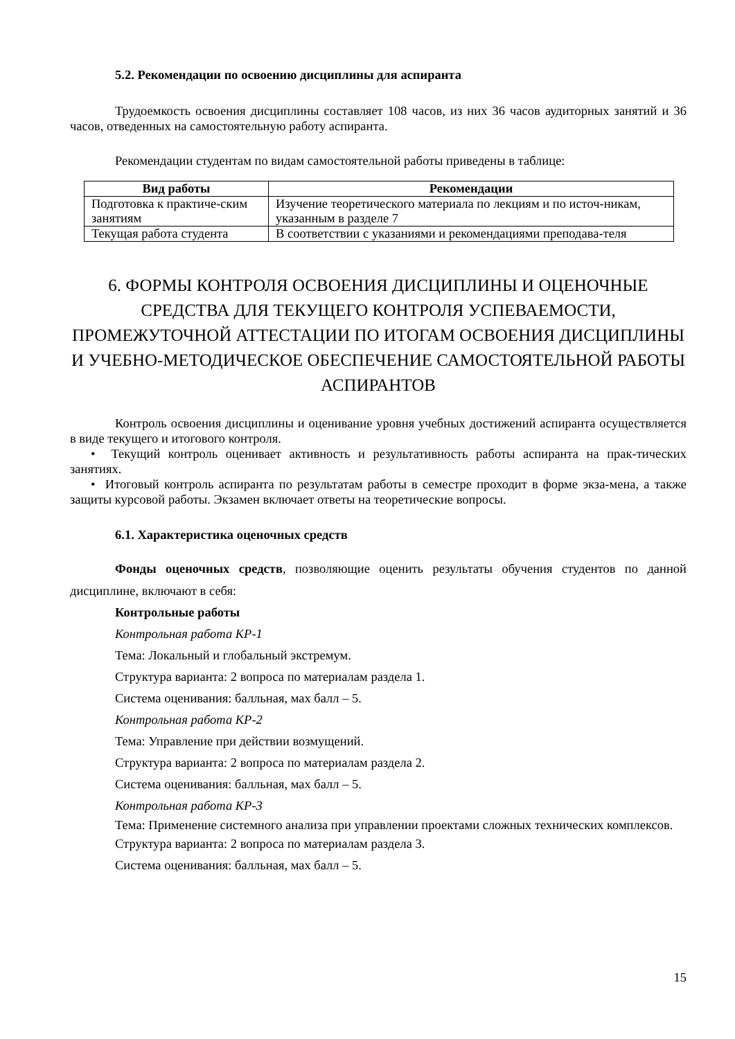5.2. Рекомендации по освоению дисциплины для аспиранта
Трудоемкость освоения дисциплины составляет 108 часов, из них 36 часов аудиторных занятий и 36 часов, отведенных на самостоятельную работу аспиранта.
Рекомендации студентам по видам самостоятельной работы приведены в таблице:
| Вид работы | Рекомендации |
| --- | --- |
| Подготовка к практиче-ским занятиям | Изучение теоретического материала по лекциям и по источ-никам, указанным в разделе 7 |
| Текущая работа студента | В соответствии с указаниями и рекомендациями преподава-теля |
6. ФОРМЫ КОНТРОЛЯ ОСВОЕНИЯ ДИСЦИПЛИНЫ И ОЦЕНОЧНЫЕ СРЕДСТВА ДЛЯ ТЕКУЩЕГО КОНТРОЛЯ УСПЕВАЕМОСТИ, ПРОМЕЖУТОЧНОЙ АТТЕСТАЦИИ ПО ИТОГАМ ОСВОЕНИЯ ДИСЦИПЛИНЫ И УЧЕБНО-МЕТОДИЧЕСКОЕ ОБЕСПЕЧЕНИЕ САМОСТОЯТЕЛЬНОЙ РАБОТЫ АСПИРАНТОВ
Контроль освоения дисциплины и оценивание уровня учебных достижений аспиранта осуществляется в виде текущего и итогового контроля.
• Текущий контроль оценивает активность и результативность работы аспиранта на прак-тических занятиях.
• Итоговый контроль аспиранта по результатам работы в семестре проходит в форме экза-мена, а также защиты курсовой работы. Экзамен включает ответы на теоретические вопросы.
6.1. Характеристика оценочных средств
Фонды оценочных средств, позволяющие оценить результаты обучения студентов по данной дисциплине, включают в себя:
Контрольные работы
Контрольная работа КР-1
Тема: Локальный и глобальный экстремум.
Структура варианта: 2 вопроса по материалам раздела 1.
Система оценивания: балльная, мах балл – 5.
Контрольная работа КР-2
Тема: Управление при действии возмущений.
Структура варианта: 2 вопроса по материалам раздела 2.
Система оценивания: балльная, мах балл – 5.
Контрольная работа КР-3
Тема: Применение системного анализа при управлении проектами сложных технических комплексов.
Структура варианта: 2 вопроса по материалам раздела 3.
Система оценивания: балльная, мах балл – 5.
15